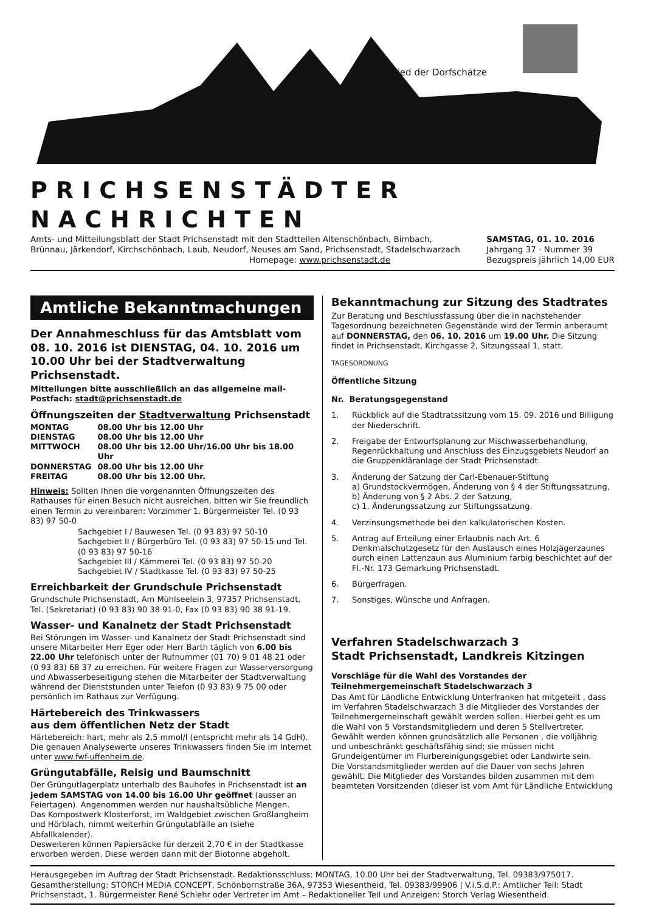Mitglied der Dorfschätze
PRICHSENSTÄDTER NACHRICHTEN
Amts- und Mitteilungsblatt der Stadt Prichsenstadt mit den Stadtteilen Altenschönbach, Bimbach,
Brünnau, Järkendorf, Kirchschönbach, Laub, Neudorf, Neuses am Sand, Prichsenstadt, Stadelschwarzach
Homepage: www.prichsenstadt.de
SAMSTAG, 01. 10. 2016
Jahrgang 37 · Nummer 39
Bezugspreis jährlich 14,00 EUR
Amtliche Bekanntmachungen
Der Annahmeschluss für das Amtsblatt vom 08. 10. 2016 ist DIENSTAG, 04. 10. 2016 um 10.00 Uhr bei der Stadtverwaltung Prichsenstadt.
Mitteilungen bitte ausschließlich an das allgemeine mail-Postfach: stadt@prichsenstadt.de
Öffnungszeiten der Stadtverwaltung Prichsenstadt
| MONTAG | 08.00 Uhr bis 12.00 Uhr |
| DIENSTAG | 08.00 Uhr bis 12.00 Uhr |
| MITTWOCH | 08.00 Uhr bis 12.00 Uhr/16.00 Uhr bis 18.00 Uhr |
| DONNERSTAG | 08.00 Uhr bis 12.00 Uhr |
| FREITAG | 08.00 Uhr bis 12.00 Uhr. |
Hinweis: Sollten Ihnen die vorgenannten Öffnungszeiten des Rathauses für einen Besuch nicht ausreichen, bitten wir Sie freundlich einen Termin zu vereinbaren: Vorzimmer 1. Bürgermeister Tel. (0 93 83) 97 50-0
Sachgebiet I / Bauwesen Tel. (0 93 83) 97 50-10
Sachgebiet II / Bürgerbüro Tel. (0 93 83) 97 50-15 und Tel. (0 93 83) 97 50-16
Sachgebiet III / Kämmerei Tel. (0 93 83) 97 50-20
Sachgebiet IV / Stadtkasse Tel. (0 93 83) 97 50-25
Erreichbarkeit der Grundschule Prichsenstadt
Grundschule Prichsenstadt, Am Mühlseelein 3, 97357 Prichsenstadt, Tel. (Sekretariat) (0 93 83) 90 38 91-0, Fax (0 93 83) 90 38 91-19.
Wasser- und Kanalnetz der Stadt Prichsenstadt
Bei Störungen im Wasser- und Kanalnetz der Stadt Prichsenstadt sind unsere Mitarbeiter Herr Eger oder Herr Barth täglich von 6.00 bis 22.00 Uhr telefonisch unter der Rufnummer (01 70) 9 01 48 21 oder (0 93 83) 68 37 zu erreichen. Für weitere Fragen zur Wasserversorgung und Abwasserbeseitigung stehen die Mitarbeiter der Stadtverwaltung während der Dienststunden unter Telefon (0 93 83) 9 75 00 oder persönlich im Rathaus zur Verfügung.
Härtebereich des Trinkwassers
aus dem öffentlichen Netz der Stadt
Härtebereich: hart, mehr als 2,5 mmol/l (entspricht mehr als 14 GdH). Die genauen Analysewerte unseres Trinkwassers finden Sie im Internet unter www.fwf-uffenheim.de.
Grüngutabfälle, Reisig und Baumschnitt
Der Grüngutlagerplatz unterhalb des Bauhofes in Prichsenstadt ist an jedem SAMSTAG von 14.00 bis 16.00 Uhr geöffnet (ausser an Feiertagen). Angenommen werden nur haushaltsübliche Mengen.
Das Kompostwerk Klosterforst, im Waldgebiet zwischen Großlangheim und Hörblach, nimmt weiterhin Grüngutabfälle an (siehe Abfallkalender).
Desweiteren können Papiersäcke für derzeit 2,70 € in der Stadtkasse erworben werden. Diese werden dann mit der Biotonne abgeholt.
Bekanntmachung zur Sitzung des Stadtrates
Zur Beratung und Beschlussfassung über die in nachstehender Tagesordnung bezeichneten Gegenstände wird der Termin anberaumt auf DONNERSTAG, den 06. 10. 2016 um 19.00 Uhr. Die Sitzung findet in Prichsenstadt, Kirchgasse 2, Sitzungssaal 1, statt.
TAGESORDNUNG
Öffentliche Sitzung
Nr. Beratungsgegenstand
1. Rückblick auf die Stadtratssitzung vom 15. 09. 2016 und Billigung der Niederschrift.
2. Freigabe der Entwurfsplanung zur Mischwasserbehandlung, Regenrückhaltung und Anschluss des Einzugsgebiets Neudorf an die Gruppenkläranlage der Stadt Prichsenstadt.
3. Änderung der Satzung der Carl-Ebenauer-Stiftung
a) Grundstockvermögen, Änderung von § 4 der Stiftungssatzung,
b) Änderung von § 2 Abs. 2 der Satzung,
c) 1. Änderungssatzung zur Stiftungssatzung.
4. Verzinsungsmethode bei den kalkulatorischen Kosten.
5. Antrag auf Erteilung einer Erlaubnis nach Art. 6 Denkmalschutzgesetz für den Austausch eines Holzjägerzaunes durch einen Lattenzaun aus Aluminium farbig beschichtet auf der Fl.-Nr. 173 Gemarkung Prichsenstadt.
6. Bürgerfragen.
7. Sonstiges, Wünsche und Anfragen.
Verfahren Stadelschwarzach 3
Stadt Prichsenstadt, Landkreis Kitzingen
Vorschläge für die Wahl des Vorstandes der Teilnehmergemeinschaft Stadelschwarzach 3
Das Amt für Ländliche Entwicklung Unterfranken hat mitgeteilt , dass im Verfahren Stadelschwarzach 3 die Mitglieder des Vorstandes der Teilnehmergemeinschaft gewählt werden sollen. Hierbei geht es um die Wahl von 5 Vorstandsmitgliedern und deren 5 Stellvertreter.
Gewählt werden können grundsätzlich alle Personen , die volljährig und unbeschränkt geschäftsfähig sind; sie müssen nicht Grundeigentümer im Flurbereinigungsgebiet oder Landwirte sein.
Die Vorstandsmitglieder werden auf die Dauer von sechs Jahren gewählt. Die Mitglieder des Vorstandes bilden zusammen mit dem beamteten Vorsitzenden (dieser ist vom Amt für Ländliche Entwicklung
Herausgegeben im Auftrag der Stadt Prichsenstadt. Redaktionsschluss: MONTAG, 10.00 Uhr bei der Stadtverwaltung, Tel. 09383/975017. Gesamtherstellung: STORCH MEDIA CONCEPT, Schönbornstraße 36A, 97353 Wiesentheid, Tel. 09383/99906 | V.i.S.d.P.: Amtlicher Teil: Stadt Prichsenstadt, 1. Bürgermeister René Schlehr oder Vertreter im Amt – Redaktioneller Teil und Anzeigen: Storch Verlag Wiesentheid.